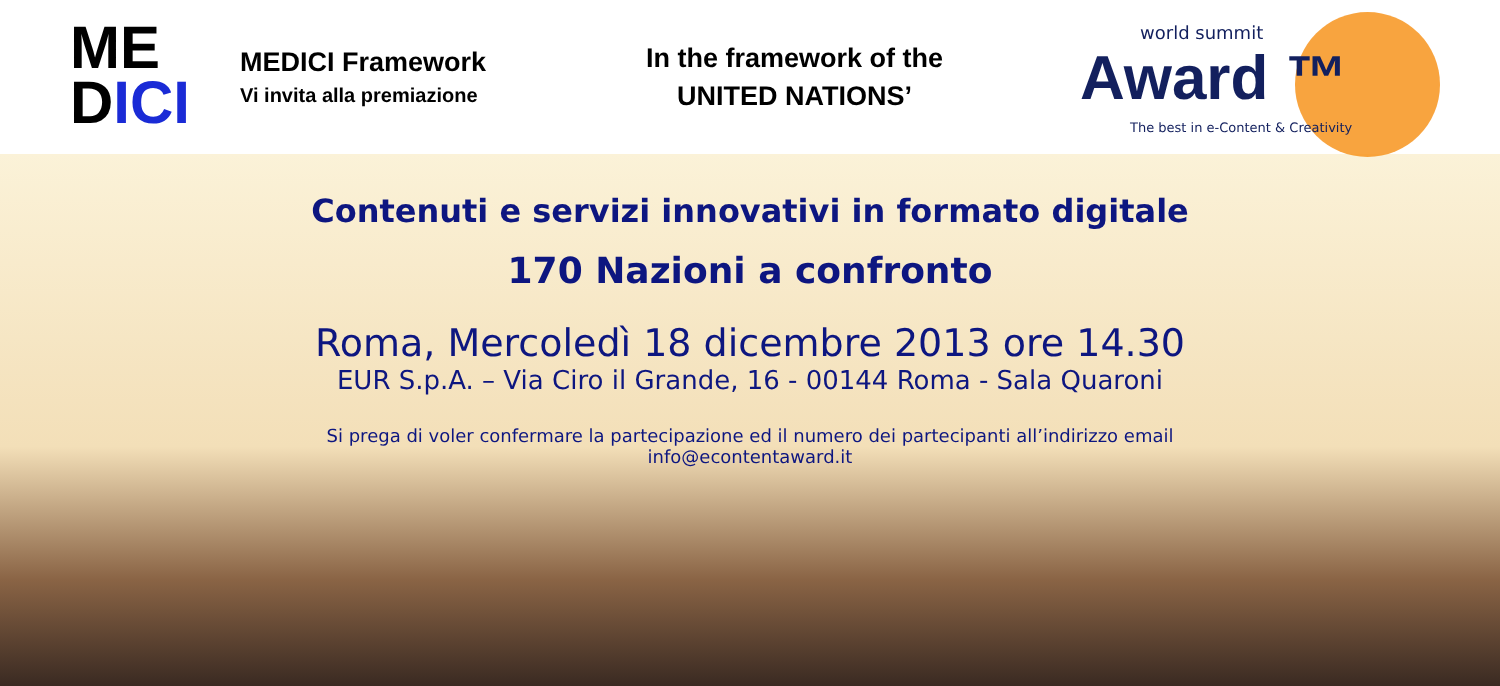ME
DICI
MEDICI Framework
Vi invita alla premiazione
In the framework of the
UNITED NATIONS’
world summit
Award ™
The best in e-Content & Creativity
Contenuti e servizi innovativi in formato digitale
170 Nazioni a confronto
Roma, Mercoledì 18 dicembre 2013 ore 14.30
EUR S.p.A. – Via Ciro il Grande, 16 - 00144 Roma - Sala Quaroni
Si prega di voler confermare la partecipazione ed il numero dei partecipanti all’indirizzo email
info@econtentaward.it